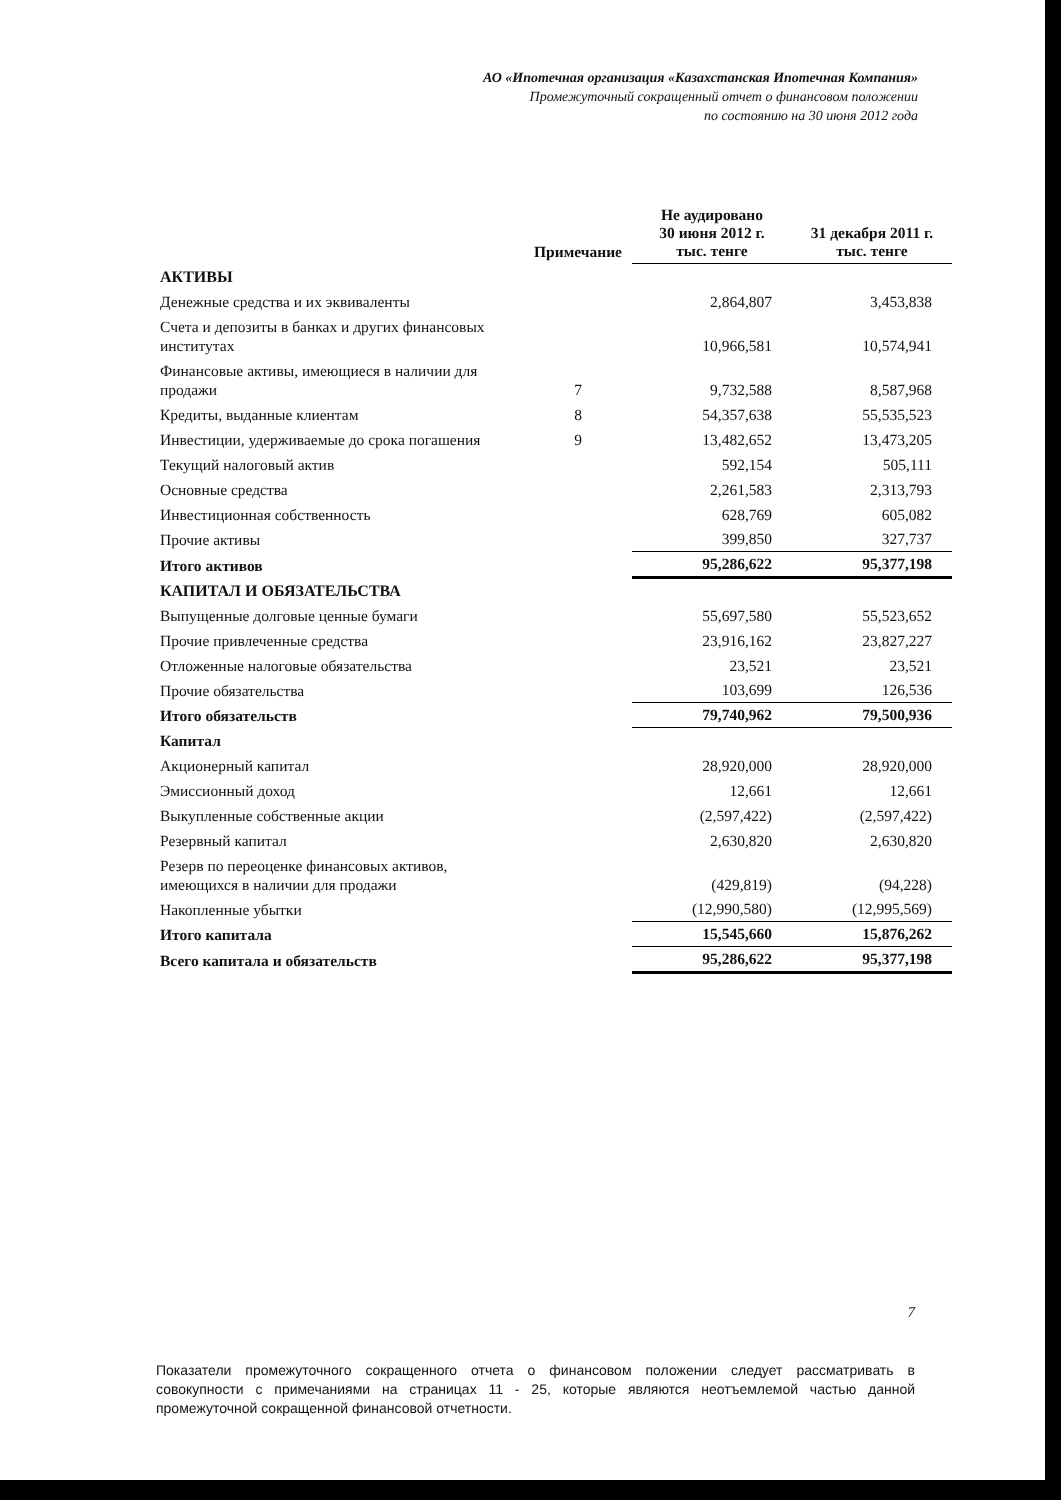АО «Ипотечная организация «Казахстанская Ипотечная Компания»
Промежуточный сокращенный отчет о финансовом положении
по состоянию на 30 июня 2012 года
| | Примечание | Не аудировано 30 июня 2012 г. тыс. тенге | 31 декабря 2011 г. тыс. тенге |
| --- | --- | --- | --- |
| АКТИВЫ | | | |
| Денежные средства и их эквиваленты | | 2,864,807 | 3,453,838 |
| Счета и депозиты в банках и других финансовых институтах | | 10,966,581 | 10,574,941 |
| Финансовые активы, имеющиеся в наличии для продажи | 7 | 9,732,588 | 8,587,968 |
| Кредиты, выданные клиентам | 8 | 54,357,638 | 55,535,523 |
| Инвестиции, удерживаемые до срока погашения | 9 | 13,482,652 | 13,473,205 |
| Текущий налоговый актив | | 592,154 | 505,111 |
| Основные средства | | 2,261,583 | 2,313,793 |
| Инвестиционная собственность | | 628,769 | 605,082 |
| Прочие активы | | 399,850 | 327,737 |
| Итого активов | | 95,286,622 | 95,377,198 |
| КАПИТАЛ И ОБЯЗАТЕЛЬСТВА | | | |
| Выпущенные долговые ценные бумаги | | 55,697,580 | 55,523,652 |
| Прочие привлеченные средства | | 23,916,162 | 23,827,227 |
| Отложенные налоговые обязательства | | 23,521 | 23,521 |
| Прочие обязательства | | 103,699 | 126,536 |
| Итого обязательств | | 79,740,962 | 79,500,936 |
| Капитал | | | |
| Акционерный капитал | | 28,920,000 | 28,920,000 |
| Эмиссионный доход | | 12,661 | 12,661 |
| Выкупленные собственные акции | | (2,597,422) | (2,597,422) |
| Резервный капитал | | 2,630,820 | 2,630,820 |
| Резерв по переоценке финансовых активов, имеющихся в наличии для продажи | | (429,819) | (94,228) |
| Накопленные убытки | | (12,990,580) | (12,995,569) |
| Итого капитала | | 15,545,660 | 15,876,262 |
| Всего капитала и обязательств | | 95,286,622 | 95,377,198 |
7
Показатели промежуточного сокращенного отчета о финансовом положении следует рассматривать в совокупности с примечаниями на страницах 11 - 25, которые являются неотъемлемой частью данной промежуточной сокращенной финансовой отчетности.